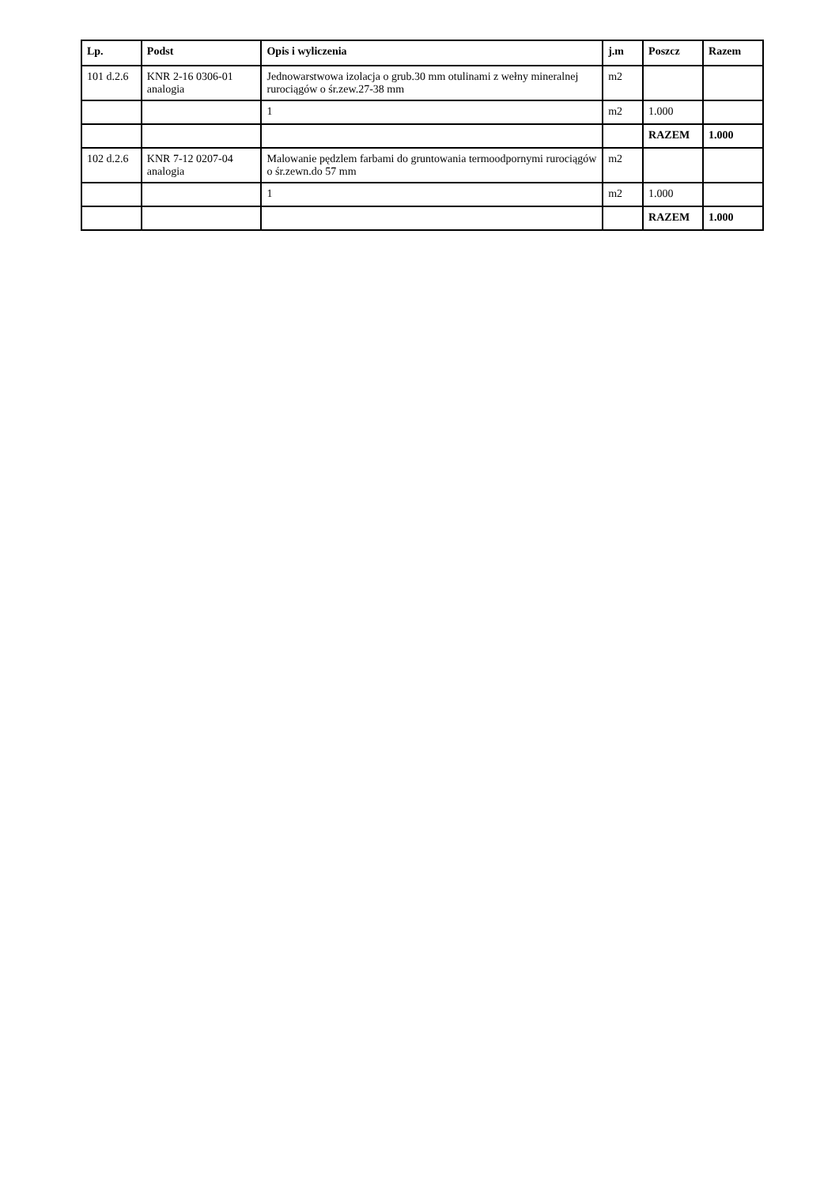| Lp. | Podst | Opis i wyliczenia | j.m | Poszcz | Razem |
| --- | --- | --- | --- | --- | --- |
| 101 d.2.6 | KNR 2-16 0306-01 analogia | Jednowarstwowa izolacja o grub.30 mm otulinami z wełny mineralnej rurociągów o śr.zew.27-38 mm | m2 | | |
| | | 1 | m2 | 1.000 | |
| | | | | RAZEM | 1.000 |
| 102 d.2.6 | KNR 7-12 0207-04 analogia | Malowanie pędzlem farbami do gruntowania termoodpornymi rurociągów o śr.zewn.do 57 mm | m2 | | |
| | | 1 | m2 | 1.000 | |
| | | | | RAZEM | 1.000 |